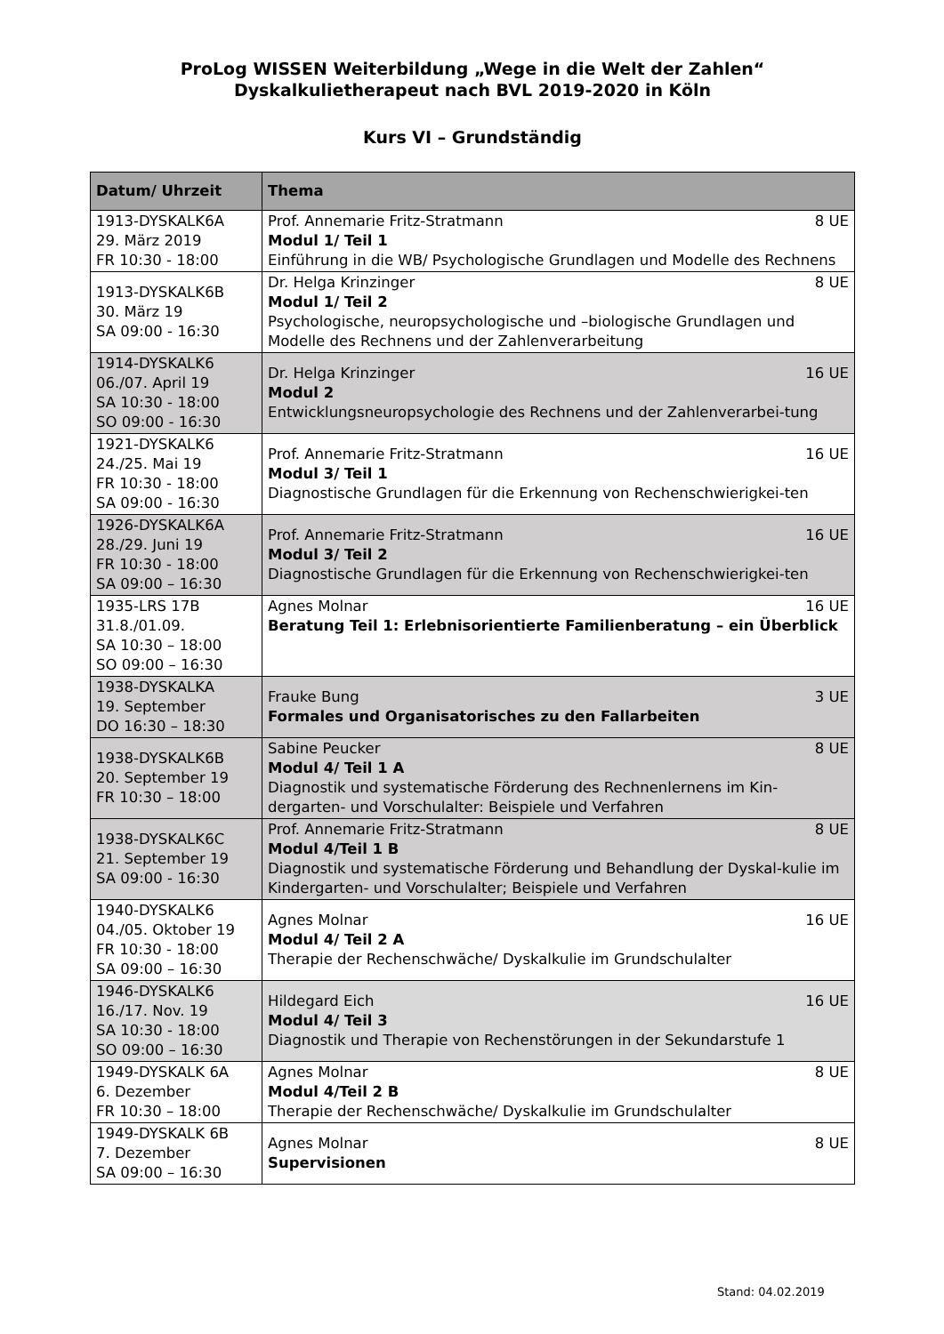ProLog WISSEN Weiterbildung „Wege in die Welt der Zahlen“
Dyskalkulietherapeut nach BVL 2019-2020 in Köln
Kurs VI – Grundständig
| Datum/ Uhrzeit | Thema |
| --- | --- |
| 1913-DYSKALK6A 29. März 2019 FR 10:30 - 18:00 | 8 UE Prof. Annemarie Fritz-Stratmann Modul 1/ Teil 1 Einführung in die WB/ Psychologische Grundlagen und Modelle des Rechnens |
| 1913-DYSKALK6B 30. März 19 SA 09:00 - 16:30 | 8 UE Dr. Helga Krinzinger Modul 1/ Teil 2 Psychologische, neuropsychologische und –biologische Grundlagen und Modelle des Rechnens und der Zahlenverarbeitung |
| 1914-DYSKALK6 06./07. April 19 SA 10:30 - 18:00 SO 09:00 - 16:30 | 16 UE Dr. Helga Krinzinger Modul 2 Entwicklungsneuropsychologie des Rechnens und der Zahlenverarbei-tung |
| 1921-DYSKALK6 24./25. Mai 19 FR 10:30 - 18:00 SA 09:00 - 16:30 | 16 UE Prof. Annemarie Fritz-Stratmann Modul 3/ Teil 1 Diagnostische Grundlagen für die Erkennung von Rechenschwierigkei-ten |
| 1926-DYSKALK6A 28./29. Juni 19 FR 10:30 - 18:00 SA 09:00 – 16:30 | 16 UE Prof. Annemarie Fritz-Stratmann Modul 3/ Teil 2 Diagnostische Grundlagen für die Erkennung von Rechenschwierigkei-ten |
| 1935-LRS 17B 31.8./01.09. SA 10:30 – 18:00 SO 09:00 – 16:30 | 16 UE Agnes Molnar Beratung Teil 1: Erlebnisorientierte Familienberatung – ein Überblick |
| 1938-DYSKALKA 19. September DO 16:30 – 18:30 | 3 UE Frauke Bung Formales und Organisatorisches zu den Fallarbeiten |
| 1938-DYSKALK6B 20. September 19 FR 10:30 – 18:00 | 8 UE Sabine Peucker Modul 4/ Teil 1 A Diagnostik und systematische Förderung des Rechnenlernens im Kin-dergarten- und Vorschulalter: Beispiele und Verfahren |
| 1938-DYSKALK6C 21. September 19 SA 09:00 - 16:30 | 8 UE Prof. Annemarie Fritz-Stratmann Modul 4/Teil 1 B Diagnostik und systematische Förderung und Behandlung der Dyskal-kulie im Kindergarten- und Vorschulalter; Beispiele und Verfahren |
| 1940-DYSKALK6 04./05. Oktober 19 FR 10:30 - 18:00 SA 09:00 – 16:30 | 16 UE Agnes Molnar Modul 4/ Teil 2 A Therapie der Rechenschwäche/ Dyskalkulie im Grundschulalter |
| 1946-DYSKALK6 16./17. Nov. 19 SA 10:30 - 18:00 SO 09:00 – 16:30 | 16 UE Hildegard Eich Modul 4/ Teil 3 Diagnostik und Therapie von Rechenstörungen in der Sekundarstufe 1 |
| 1949-DYSKALK 6A 6. Dezember FR 10:30 – 18:00 | 8 UE Agnes Molnar Modul 4/Teil 2 B Therapie der Rechenschwäche/ Dyskalkulie im Grundschulalter |
| 1949-DYSKALK 6B 7. Dezember SA 09:00 – 16:30 | 8 UE Agnes Molnar Supervisionen |
Stand: 04.02.2019